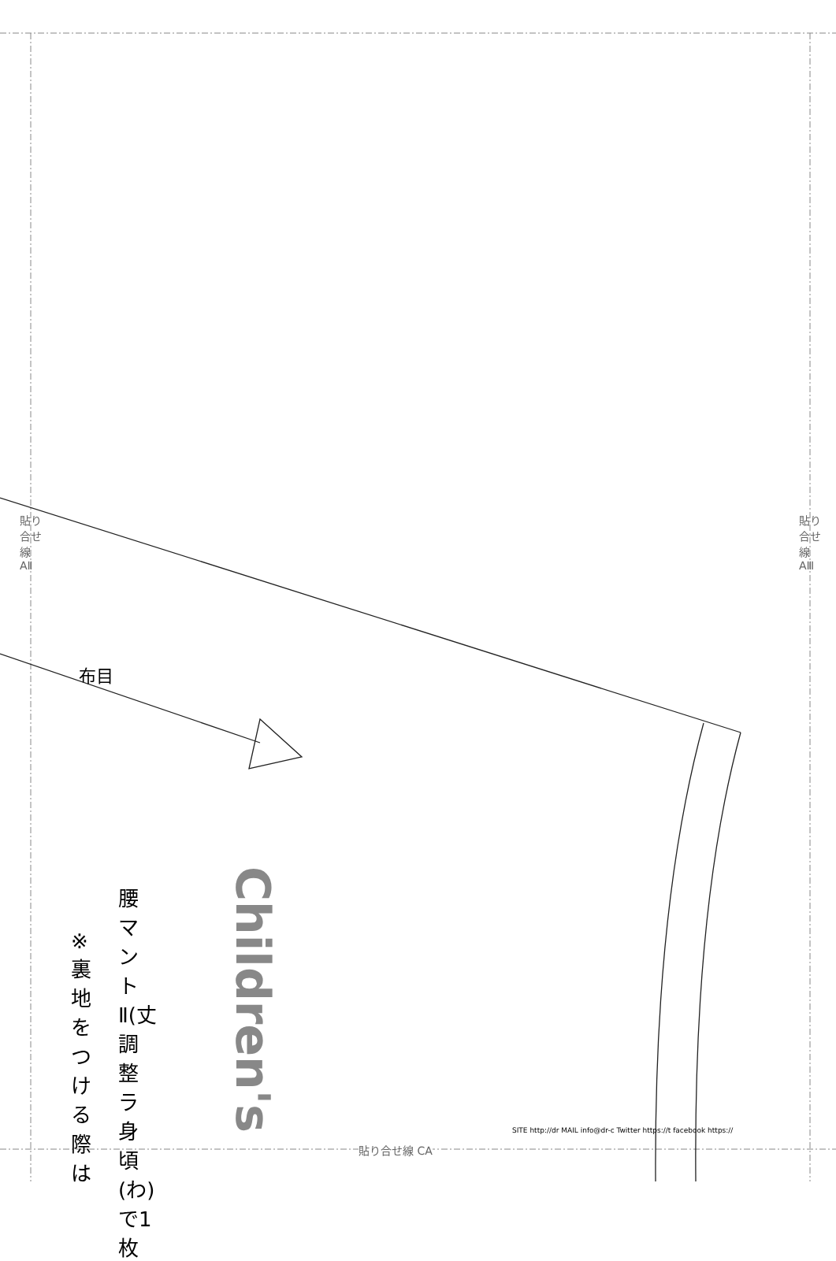Children's
貼り合せ線 AⅡ
貼り合せ線 AⅢ
貼り合せ線 CA
布目
腰マントⅡ(丈調整ラ 身頃(わ)で1枚
※裏地をつける際は
SITE http://dr MAIL info@dr-c Twitter https://t facebook https://